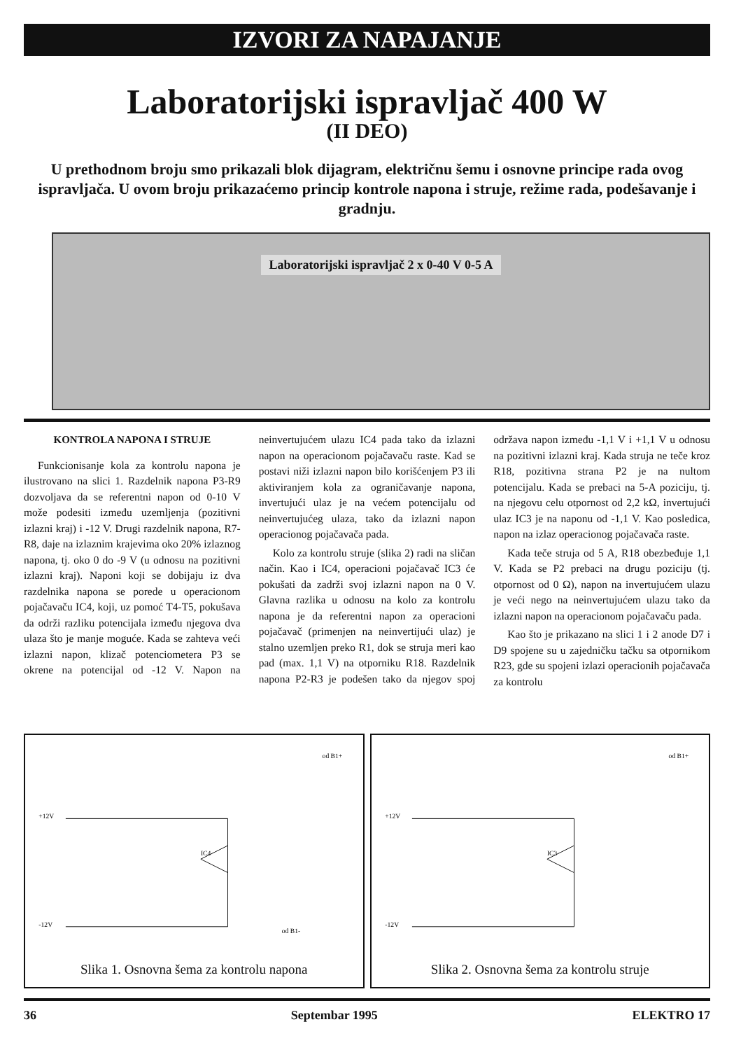IZVORI ZA NAPAJANJE
Laboratorijski ispravljač 400 W
(II DEO)
U prethodnom broju smo prikazali blok dijagram, električnu šemu i osnovne principe rada ovog ispravljača. U ovom broju prikazaćemo princip kontrole napona i struje, režime rada, podešavanje i gradnju.
Laboratorijski ispravljač 2 x 0-40 V 0-5 A
KONTROLA NAPONA I STRUJE
Funkcionisanje kola za kontrolu napona je ilustrovano na slici 1. Razdelnik napona P3-R9 dozvoljava da se referentni napon od 0-10 V može podesiti između uzemljenja (pozitivni izlazni kraj) i -12 V. Drugi razdelnik napona, R7-R8, daje na izlaznim krajevima oko 20% izlaznog napona, tj. oko 0 do -9 V (u odnosu na pozitivni izlazni kraj). Naponi koji se dobijaju iz dva razdelnika napona se porede u operacionom pojačavaču IC4, koji, uz pomoć T4-T5, pokušava da održi razliku potencijala između njegova dva ulaza što je manje moguće. Kada se zahteva veći izlazni napon, klizač potenciometera P3 se okrene na potencijal od -12 V. Napon na neinvertujućem ulazu IC4 pada tako da izlazni napon na operacionom pojačavaču raste. Kad se postavi niži izlazni napon bilo korišćenjem P3 ili aktiviranjem kola za ograničavanje napona, invertujući ulaz je na većem potencijalu od neinvertujućeg ulaza, tako da izlazni napon operacionog pojačavača pada.
Kolo za kontrolu struje (slika 2) radi na sličan način. Kao i IC4, operacioni pojačavač IC3 će pokušati da zadrži svoj izlazni napon na 0 V. Glavna razlika u odnosu na kolo za kontrolu napona je da referentni napon za operacioni pojačavač (primenjen na neinvertijući ulaz) je stalno uzemljen preko R1, dok se struja meri kao pad (max. 1,1 V) na otporniku R18. Razdelnik napona P2-R3 je podešen tako da njegov spoj održava napon između -1,1 V i +1,1 V u odnosu na pozitivni izlazni kraj. Kada struja ne teče kroz R18, pozitivna strana P2 je na nultom potencijalu. Kada se prebaci na 5-A poziciju, tj. na njegovu celu otpornost od 2,2 kΩ, invertujući ulaz IC3 je na naponu od -1,1 V. Kao posledica, napon na izlaz operacionog pojačavača raste.
Kada teče struja od 5 A, R18 obezbeđuje 1,1 V. Kada se P2 prebaci na drugu poziciju (tj. otpornost od 0 Ω), napon na invertujućem ulazu je veći nego na neinvertujućem ulazu tako da izlazni napon na operacionom pojačavaču pada.
Kao što je prikazano na slici 1 i 2 anode D7 i D9 spojene su u zajedničku tačku sa otpornikom R23, gde su spojeni izlazi operacionih pojačavača za kontrolu
od B1+
+12V
-12V
IC4
od B1-
Slika 1. Osnovna šema za kontrolu napona
od B1+
+12V
-12V
IC3
Slika 2. Osnovna šema za kontrolu struje
36 Septembar 1995 ELEKTRO 17